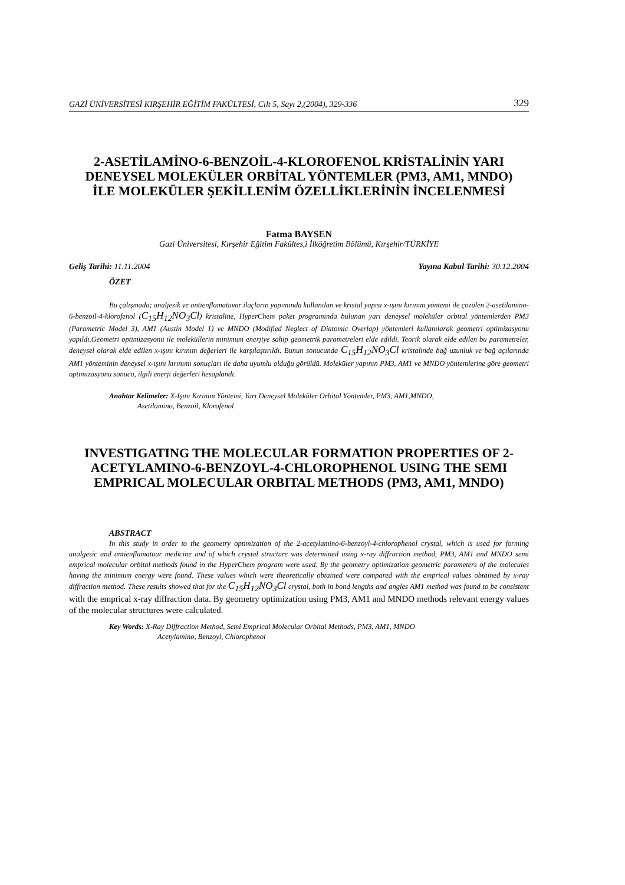GAZİ ÜNİVERSİTESİ KIRŞEHİR EĞİTİM FAKÜLTESİ, Cilt 5, Sayı 2,(2004), 329-336 329
2-ASETİLAMİNO-6-BENZOİL-4-KLOROFENOL KRİSTALİNİN YARI DENEYSEL MOLEKÜLER ORBİTAL YÖNTEMLER (PM3, AM1, MNDO) İLE MOLEKÜLER ŞEKİLLENİM ÖZELLİKLERİNİN İNCELENMESİ
Fatma BAYSEN
Gazi Üniversitesi, Kırşehir Eğitim Fakültes,i İlköğretim Bölümü, Kırşehir/TÜRKİYE
Geliş Tarihi: 11.11.2004 Yayına Kabul Tarihi: 30.12.2004
ÖZET
Bu çalışmada; analjezik ve antienflamatuvar ilaçların yapımında kullanılan ve kristal yapısı x-ışını kırınım yöntemi ile çözülen 2-asetilamino-6-benzoil-4-klorofenol (C<sub>15</sub>H<sub>12</sub>NO<sub>3</sub>Cl) kristaline, HyperChem paket programında bulunan yarı deneysel moleküler orbital yöntemlerden PM3 (Parametric Model 3), AM1 (Austin Model 1) ve MNDO (Modified Neglect of Diatomic Overlap) yöntemleri kullanılarak geometri optimizasyonu yapıldı.Geometri optimizasyonu ile moleküllerin minimum enerjiye sahip geometrik parametreleri elde edildi. Teorik olarak elde edilen bu parametreler, deneysel olarak elde edilen x-ışını kırınım değerleri ile karşılaştırıldı. Bunun sonucunda C<sub>15</sub>H<sub>12</sub>NO<sub>3</sub>Cl kristalinde bağ uzunluk ve bağ açılarında AM1 yönteminin deneysel x-ışını kırınımı sonuçları ile daha uyumlu olduğu görüldü. Moleküler yapının PM3, AM1 ve MNDO yöntemlerine göre geometri optimizasyonu sonucu, ilgili enerji değerleri hesaplandı.
Anahtar Kelimeler: X-Işını Kırınım Yöntemi, Yarı Deneysel Moleküler Orbital Yöntemler, PM3, AM1,MNDO,
Asetilamino, Benzoil, Klorofenol
INVESTIGATING THE MOLECULAR FORMATION PROPERTIES OF 2-ACETYLAMINO-6-BENZOYL-4-CHLOROPHENOL USING THE SEMI EMPRICAL MOLECULAR ORBITAL METHODS (PM3, AM1, MNDO)
ABSTRACT
In this study in order to the geometry optimization of the 2-acetylamino-6-benzoyl-4-chlorophenol crystal, which is used for forming analgesic and antienflamatuar medicine and of which crystal structure was determined using x-ray diffraction method, PM3, AM1 and MNDO semi emprical molecular orbital methods found in the HyperChem program were used. By the geometry optimization geometric parameters of the molecules having the minimum energy were found. These values which were theoretically obtained were compared with the emprical values obtained by x-ray diffraction method. These results showed that for the C<sub>15</sub>H<sub>12</sub>NO<sub>3</sub>Cl crystal, both in bond lengths and angles AM1 method was found to be consistent with the emprical x-ray diffraction data. By geometry optimization using PM3, AM1 and MNDO methods relevant energy values of the molecular structures were calculated.
Key Words: X-Ray Diffraction Method, Semi Emprical Molecular Orbital Methods, PM3, AM1, MNDO
Acetylamino, Benzoyl, Chlorophenol